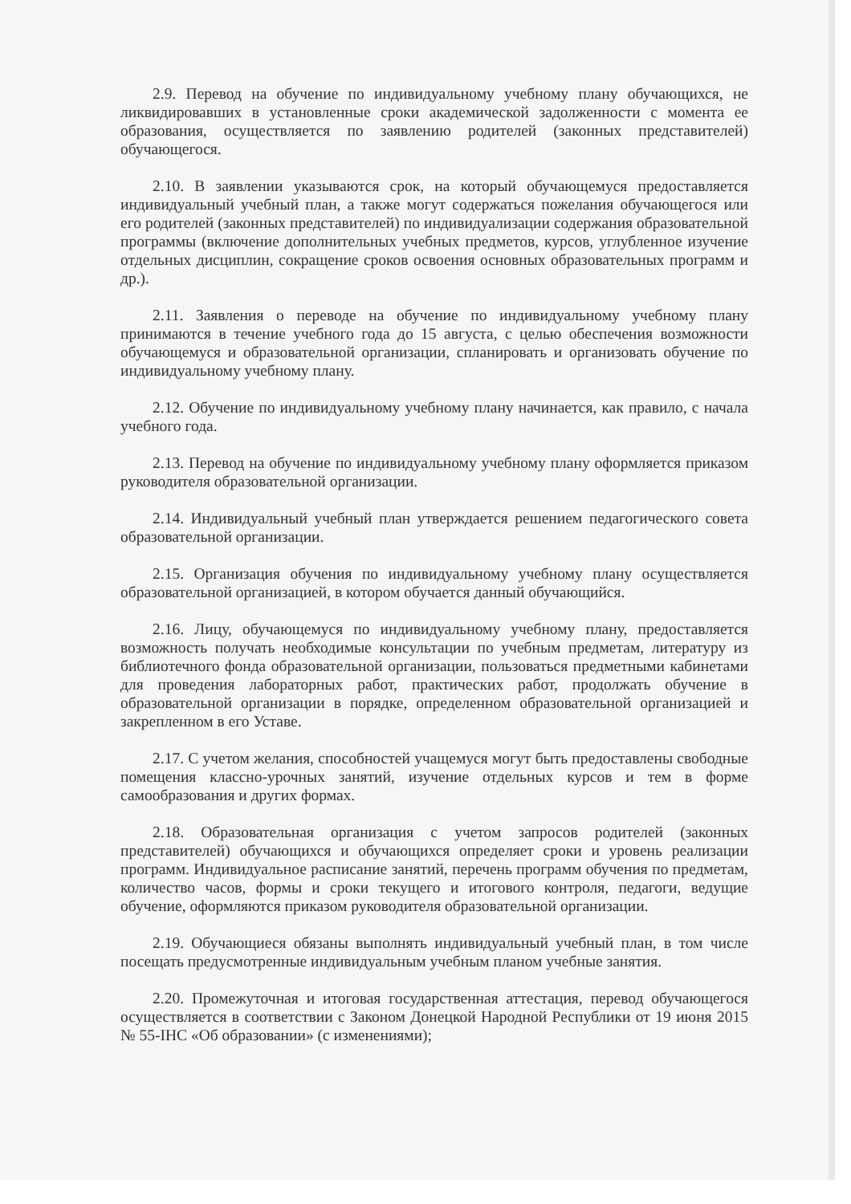2.9. Перевод на обучение по индивидуальному учебному плану обучающихся, не ликвидировавших в установленные сроки академической задолженности с момента ее образования, осуществляется по заявлению родителей (законных представителей) обучающегося.
2.10. В заявлении указываются срок, на который обучающемуся предоставляется индивидуальный учебный план, а также могут содержаться пожелания обучающегося или его родителей (законных представителей) по индивидуализации содержания образовательной программы (включение дополнительных учебных предметов, курсов, углубленное изучение отдельных дисциплин, сокращение сроков освоения основных образовательных программ и др.).
2.11. Заявления о переводе на обучение по индивидуальному учебному плану принимаются в течение учебного года до 15 августа, с целью обеспечения возможности обучающемуся и образовательной организации, спланировать и организовать обучение по индивидуальному учебному плану.
2.12. Обучение по индивидуальному учебному плану начинается, как правило, с начала учебного года.
2.13. Перевод на обучение по индивидуальному учебному плану оформляется приказом руководителя образовательной организации.
2.14. Индивидуальный учебный план утверждается решением педагогического совета образовательной организации.
2.15. Организация обучения по индивидуальному учебному плану осуществляется образовательной организацией, в котором обучается данный обучающийся.
2.16. Лицу, обучающемуся по индивидуальному учебному плану, предоставляется возможность получать необходимые консультации по учебным предметам, литературу из библиотечного фонда образовательной организации, пользоваться предметными кабинетами для проведения лабораторных работ, практических работ, продолжать обучение в образовательной организации в порядке, определенном образовательной организацией и закрепленном в его Уставе.
2.17. С учетом желания, способностей учащемуся могут быть предоставлены свободные помещения классно-урочных занятий, изучение отдельных курсов и тем в форме самообразования и других формах.
2.18. Образовательная организация с учетом запросов родителей (законных представителей) обучающихся и обучающихся определяет сроки и уровень реализации программ. Индивидуальное расписание занятий, перечень программ обучения по предметам, количество часов, формы и сроки текущего и итогового контроля, педагоги, ведущие обучение, оформляются приказом руководителя образовательной организации.
2.19. Обучающиеся обязаны выполнять индивидуальный учебный план, в том числе посещать предусмотренные индивидуальным учебным планом учебные занятия.
2.20. Промежуточная и итоговая государственная аттестация, перевод обучающегося осуществляется в соответствии с Законом Донецкой Народной Республики от 19 июня 2015 № 55-IНС «Об образовании» (с изменениями);